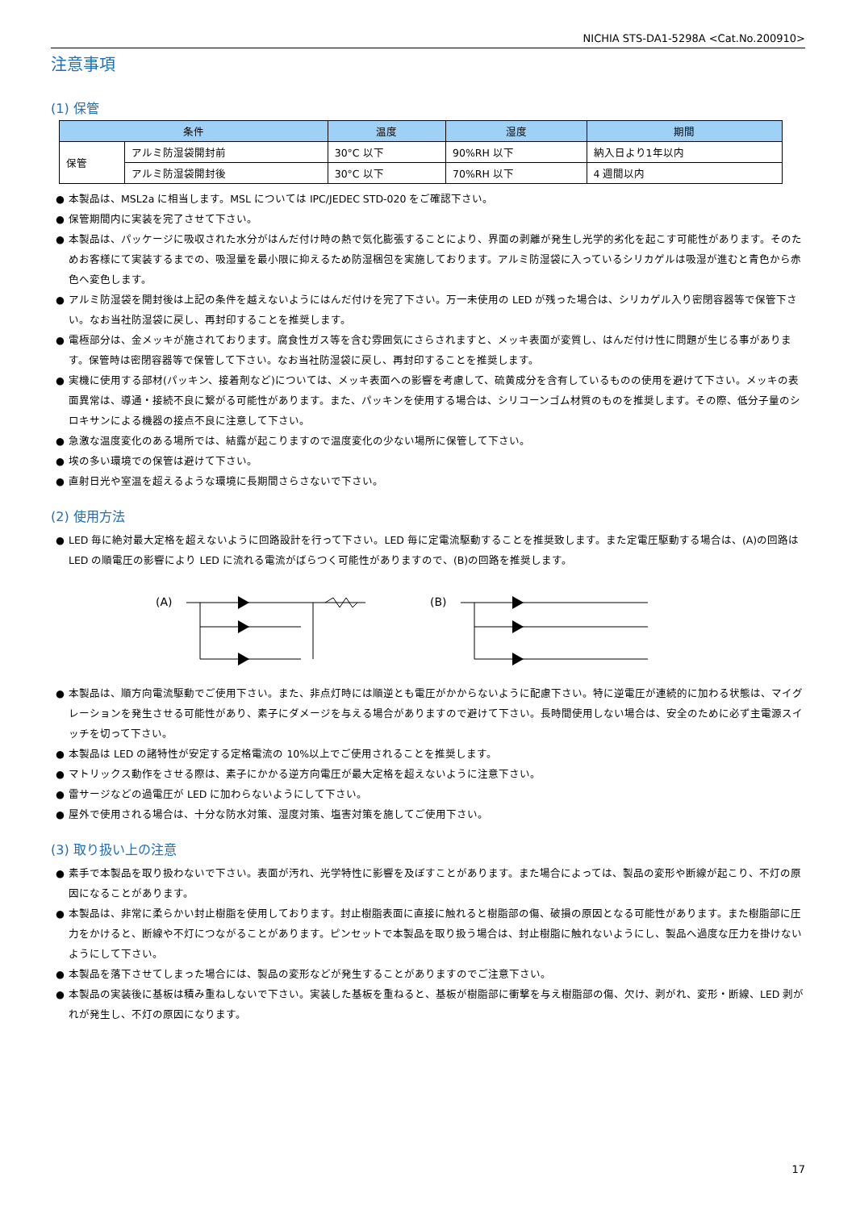NICHIA STS-DA1-5298A <Cat.No.200910>
注意事項
(1) 保管
| 条件 | | 温度 | 湿度 | 期間 |
| --- | --- | --- | --- | --- |
| 保管 | アルミ防湿袋開封前 | 30°C 以下 | 90%RH 以下 | 納入日より1年以内 |
| | アルミ防湿袋開封後 | 30°C 以下 | 70%RH 以下 | 4 週間以内 |
● 本製品は、MSL2a に相当します。MSL については IPC/JEDEC STD-020 をご確認下さい。
● 保管期間内に実装を完了させて下さい。
● 本製品は、パッケージに吸収された水分がはんだ付け時の熱で気化膨張することにより、界面の剥離が発生し光学的劣化を起こす可能性があります。そのためお客様にて実装するまでの、吸湿量を最小限に抑えるため防湿梱包を実施しております。アルミ防湿袋に入っているシリカゲルは吸湿が進むと青色から赤色へ変色します。
● アルミ防湿袋を開封後は上記の条件を越えないようにはんだ付けを完了下さい。万一未使用の LED が残った場合は、シリカゲル入り密閉容器等で保管下さい。なお当社防湿袋に戻し、再封印することを推奨します。
● 電極部分は、金メッキが施されております。腐食性ガス等を含む雰囲気にさらされますと、メッキ表面が変質し、はんだ付け性に問題が生じる事があります。保管時は密閉容器等で保管して下さい。なお当社防湿袋に戻し、再封印することを推奨します。
● 実機に使用する部材(パッキン、接着剤など)については、メッキ表面への影響を考慮して、硫黄成分を含有しているものの使用を避けて下さい。メッキの表面異常は、導通・接続不良に繋がる可能性があります。また、パッキンを使用する場合は、シリコーンゴム材質のものを推奨します。その際、低分子量のシロキサンによる機器の接点不良に注意して下さい。
● 急激な温度変化のある場所では、結露が起こりますので温度変化の少ない場所に保管して下さい。
● 埃の多い環境での保管は避けて下さい。
● 直射日光や室温を超えるような環境に長期間さらさないで下さい。
(2) 使用方法
● LED 毎に絶対最大定格を超えないように回路設計を行って下さい。LED 毎に定電流駆動することを推奨致します。また定電圧駆動する場合は、(A)の回路は LED の順電圧の影響により LED に流れる電流がばらつく可能性がありますので、(B)の回路を推奨します。
(A)
(B)
● 本製品は、順方向電流駆動でご使用下さい。また、非点灯時には順逆とも電圧がかからないように配慮下さい。特に逆電圧が連続的に加わる状態は、マイグレーションを発生させる可能性があり、素子にダメージを与える場合がありますので避けて下さい。長時間使用しない場合は、安全のために必ず主電源スイッチを切って下さい。
● 本製品は LED の諸特性が安定する定格電流の 10%以上でご使用されることを推奨します。
● マトリックス動作をさせる際は、素子にかかる逆方向電圧が最大定格を超えないように注意下さい。
● 雷サージなどの過電圧が LED に加わらないようにして下さい。
● 屋外で使用される場合は、十分な防水対策、湿度対策、塩害対策を施してご使用下さい。
(3) 取り扱い上の注意
● 素手で本製品を取り扱わないで下さい。表面が汚れ、光学特性に影響を及ぼすことがあります。また場合によっては、製品の変形や断線が起こり、不灯の原因になることがあります。
● 本製品は、非常に柔らかい封止樹脂を使用しております。封止樹脂表面に直接に触れると樹脂部の傷、破損の原因となる可能性があります。また樹脂部に圧力をかけると、断線や不灯につながることがあります。ピンセットで本製品を取り扱う場合は、封止樹脂に触れないようにし、製品へ過度な圧力を掛けないようにして下さい。
● 本製品を落下させてしまった場合には、製品の変形などが発生することがありますのでご注意下さい。
● 本製品の実装後に基板は積み重ねしないで下さい。実装した基板を重ねると、基板が樹脂部に衝撃を与え樹脂部の傷、欠け、剥がれ、変形・断線、LED 剥がれが発生し、不灯の原因になります。
17